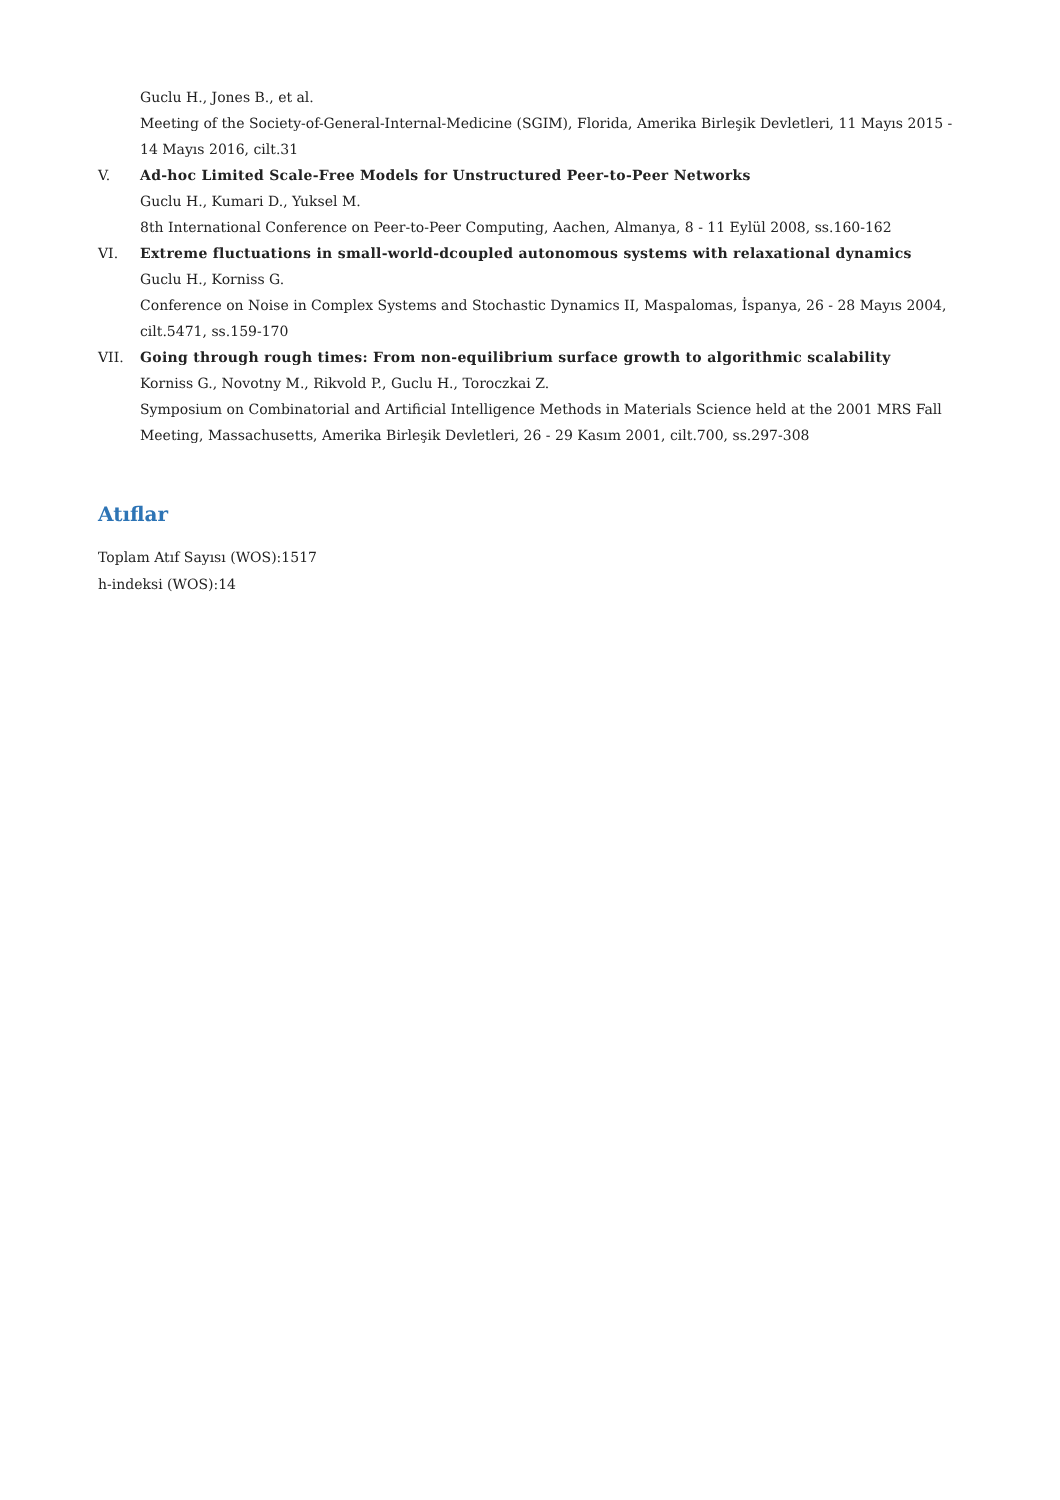Guclu H., Jones B., et al.
Meeting of the Society-of-General-Internal-Medicine (SGIM), Florida, Amerika Birleşik Devletleri, 11 Mayıs 2015 - 14 Mayıs 2016, cilt.31
V. Ad-hoc Limited Scale-Free Models for Unstructured Peer-to-Peer Networks
Guclu H., Kumari D., Yuksel M.
8th International Conference on Peer-to-Peer Computing, Aachen, Almanya, 8 - 11 Eylül 2008, ss.160-162
VI. Extreme fluctuations in small-world-dcoupled autonomous systems with relaxational dynamics
Guclu H., Korniss G.
Conference on Noise in Complex Systems and Stochastic Dynamics II, Maspalomas, İspanya, 26 - 28 Mayıs 2004, cilt.5471, ss.159-170
VII. Going through rough times: From non-equilibrium surface growth to algorithmic scalability
Korniss G., Novotny M., Rikvold P., Guclu H., Toroczkai Z.
Symposium on Combinatorial and Artificial Intelligence Methods in Materials Science held at the 2001 MRS Fall Meeting, Massachusetts, Amerika Birleşik Devletleri, 26 - 29 Kasım 2001, cilt.700, ss.297-308
Atıflar
Toplam Atıf Sayısı (WOS):1517
h-indeksi (WOS):14